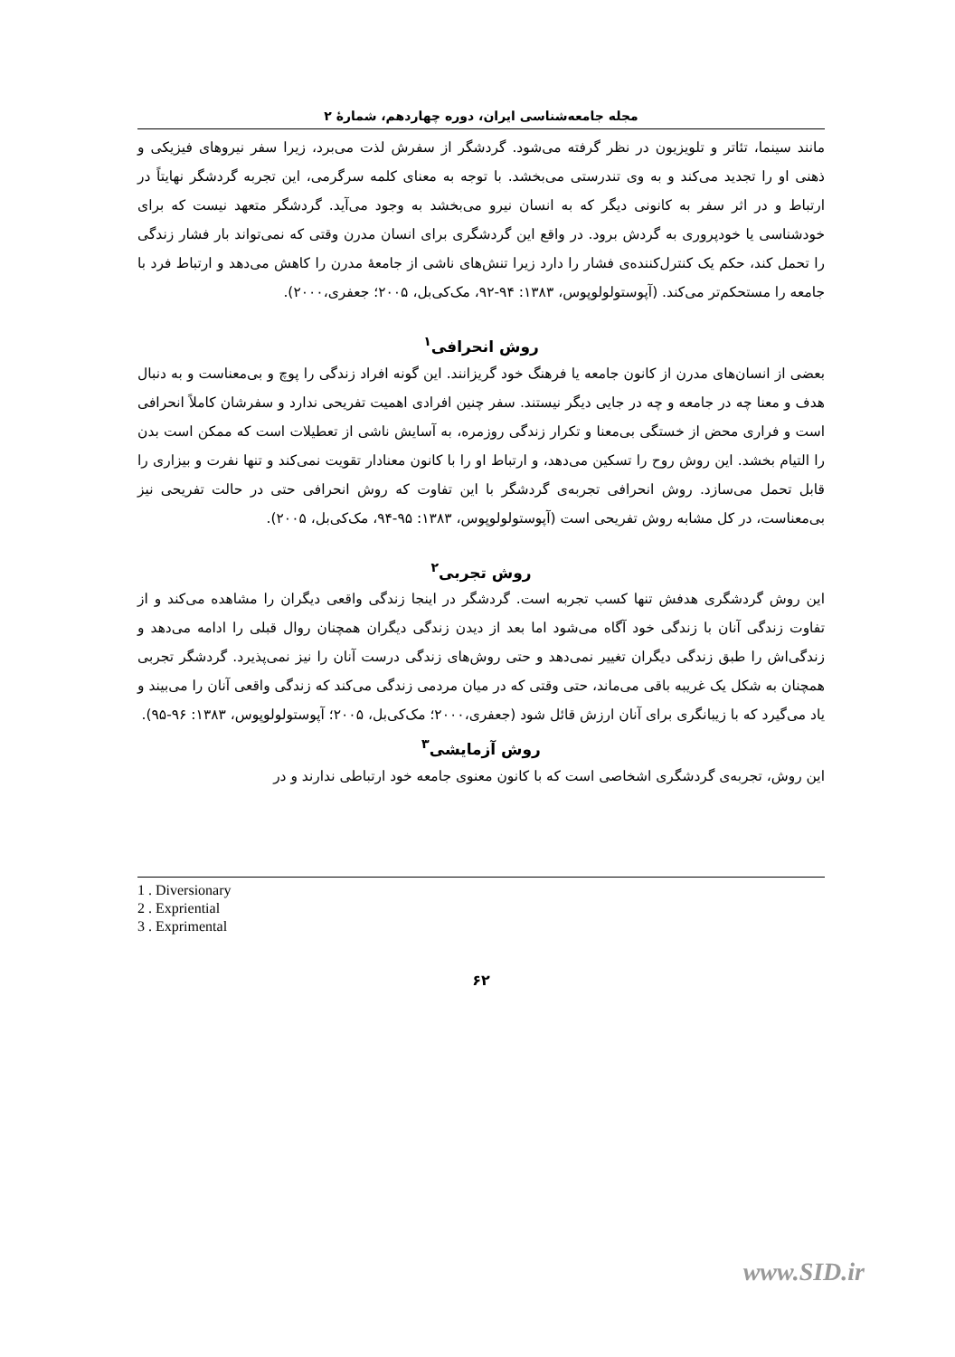مجله جامعه‌شناسی ایران، دوره چهاردهم، شمارهٔ ۲
مانند سینما، تئاتر و تلویزیون در نظر گرفته می‌شود. گردشگر از سفرش لذت می‌برد، زیرا سفر نیروهای فیزیکی و ذهنی او را تجدید می‌کند و به وی تندرستی می‌بخشد. با توجه به معنای کلمه سرگرمی، این تجربه گردشگر نهایتاً در ارتباط و در اثر سفر به کانونی دیگر که به انسان نیرو می‌بخشد به وجود می‌آید. گردشگر متعهد نیست که برای خودشناسی یا خودپروری به گردش برود. در واقع این گردشگری برای انسان مدرن وقتی که نمی‌تواند بار فشار زندگی را تحمل کند، حکم یک کنترل‌کننده‌ی فشار را دارد زیرا تنش‌های ناشی از جامعهٔ مدرن را کاهش می‌دهد و ارتباط فرد با جامعه را مستحکم‌تر می‌کند. (آپوستولولوپوس، ۱۳۸۳: ۹۴-۹۲، مک‌کی‌بل، ۲۰۰۵؛ جعفری،۲۰۰۰).
روش انحرافی<sup>۱</sup>
بعضی از انسان‌های مدرن از کانون جامعه یا فرهنگ خود گریزانند. این گونه افراد زندگی را پوچ و بی‌معناست و به دنبال هدف و معنا چه در جامعه و چه در جایی دیگر نیستند. سفر چنین افرادی اهمیت تفریحی ندارد و سفرشان کاملاً انحرافی است و فراری محض از خستگی بی‌معنا و تکرار زندگی روزمره، به آسایش ناشی از تعطیلات است که ممکن است بدن را التیام بخشد. این روش روح را تسکین می‌دهد، و ارتباط او را با کانون معنادار تقویت نمی‌کند و تنها نفرت و بیزاری را قابل تحمل می‌سازد. روش انحرافی تجربه‌ی گردشگر با این تفاوت که روش انحرافی حتی در حالت تفریحی نیز بی‌معناست، در کل مشابه روش تفریحی است (آپوستولولوپوس، ۱۳۸۳: ۹۵-۹۴، مک‌کی‌بل، ۲۰۰۵).
روش تجربی<sup>۲</sup>
این روش گردشگری هدفش تنها کسب تجربه است. گردشگر در اینجا زندگی واقعی دیگران را مشاهده می‌کند و از تفاوت زندگی آنان با زندگی خود آگاه می‌شود اما بعد از دیدن زندگی دیگران همچنان روال قبلی را ادامه می‌دهد و زندگی‌اش را طبق زندگی دیگران تغییر نمی‌دهد و حتی روش‌های زندگی درست آنان را نیز نمی‌پذیرد. گردشگر تجربی همچنان به شکل یک غریبه باقی می‌ماند، حتی وقتی که در میان مردمی زندگی می‌کند که زندگی واقعی آنان را می‌بیند و یاد می‌گیرد که با زیبانگری برای آنان ارزش قائل شود (جعفری،۲۰۰۰؛ مک‌کی‌بل، ۲۰۰۵؛ آپوستولولوپوس، ۱۳۸۳: ۹۶-۹۵).
روش آزمایشی<sup>۳</sup>
این روش، تجربه‌ی گردشگری اشخاصی است که با کانون معنوی جامعه خود ارتباطی ندارند و در
1 . Diversionary
2 . Expriential
3 . Exprimental
۶۲
www.SID.ir